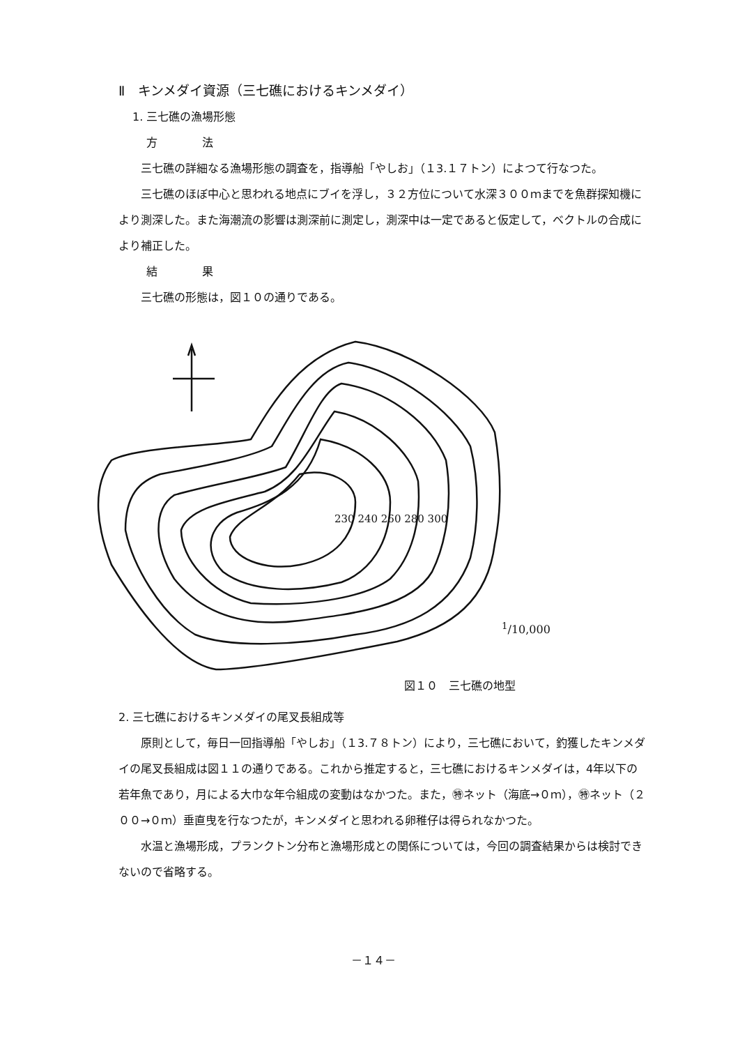Ⅱ　キンメダイ資源（三七礁におけるキンメダイ）
1. 三七礁の漁場形態
方　　　　法
三七礁の詳細なる漁場形態の調査を，指導船「やしお」（１3.１７トン）によつて行なつた。
三七礁のほぼ中心と思われる地点にブイを浮し，３２方位について水深３００ｍまでを魚群探知機により測深した。また海潮流の影響は測深前に測定し，測深中は一定であると仮定して，ベクトルの合成により補正した。
結　　　　果
三七礁の形態は，図１０の通りである。
230 240 260 280 300
<sup>1</sup>/10,000
図１０　三七礁の地型
2. 三七礁におけるキンメダイの尾叉長組成等
原則として，毎日一回指導船「やしお」（１3.７８トン）により，三七礁において，釣獲したキンメダイの尾叉長組成は図１１の通りである。これから推定すると，三七礁におけるキンメダイは，4年以下の若年魚であり，月による大巾な年令組成の変動はなかつた。また，㊕ネット（海底→０ｍ），㊕ネット（２００→０ｍ）垂直曳を行なつたが，キンメダイと思われる卵稚仔は得られなかつた。
水温と漁場形成，プランクトン分布と漁場形成との関係については，今回の調査結果からは検討できないので省略する。
－１４－